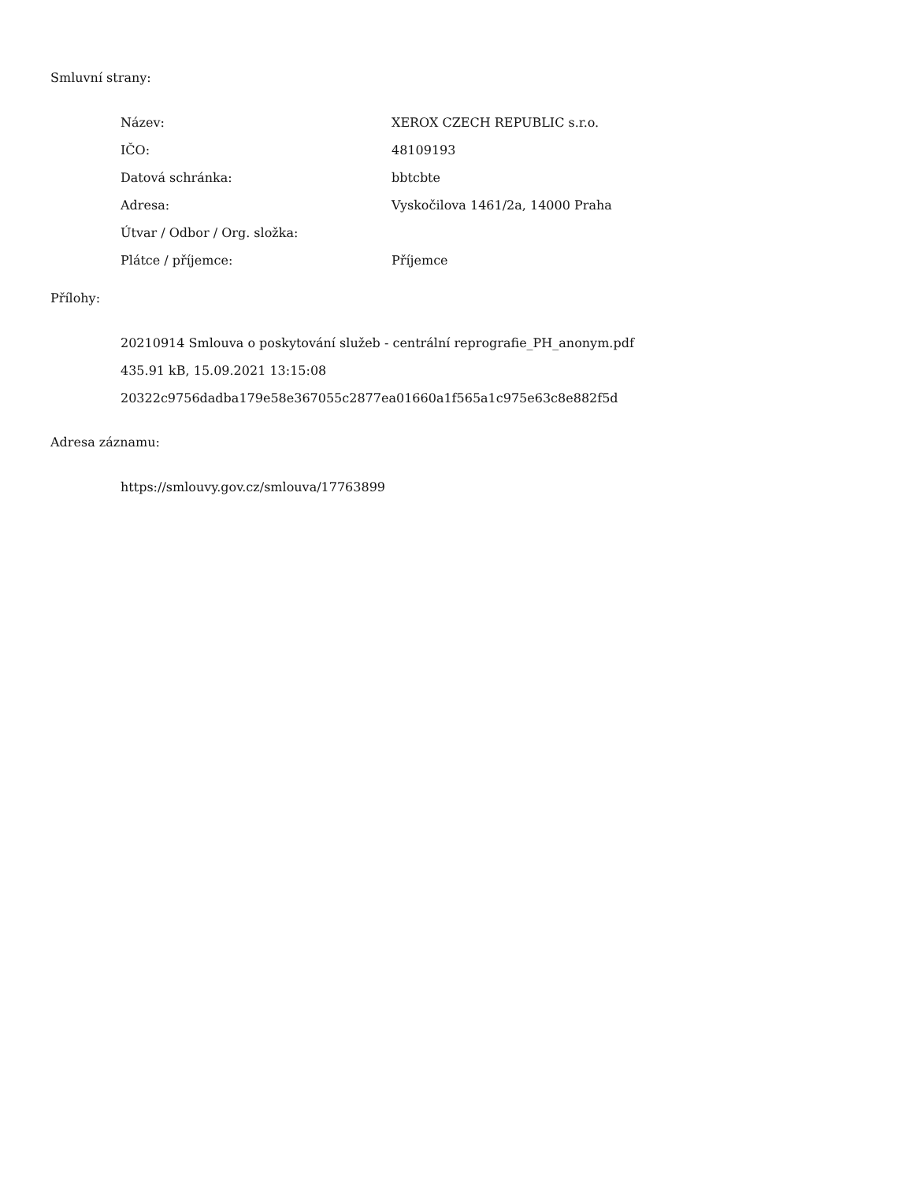Smluvní strany:
| Název: | XEROX CZECH REPUBLIC s.r.o. |
| IČO: | 48109193 |
| Datová schránka: | bbtcbte |
| Adresa: | Vyskočilova 1461/2a, 14000 Praha |
| Útvar / Odbor / Org. složka: | |
| Plátce / příjemce: | Příjemce |
Přílohy:
20210914 Smlouva o poskytování služeb - centrální reprografie_PH_anonym.pdf
435.91 kB, 15.09.2021 13:15:08
20322c9756dadba179e58e367055c2877ea01660a1f565a1c975e63c8e882f5d
Adresa záznamu:
https://smlouvy.gov.cz/smlouva/17763899